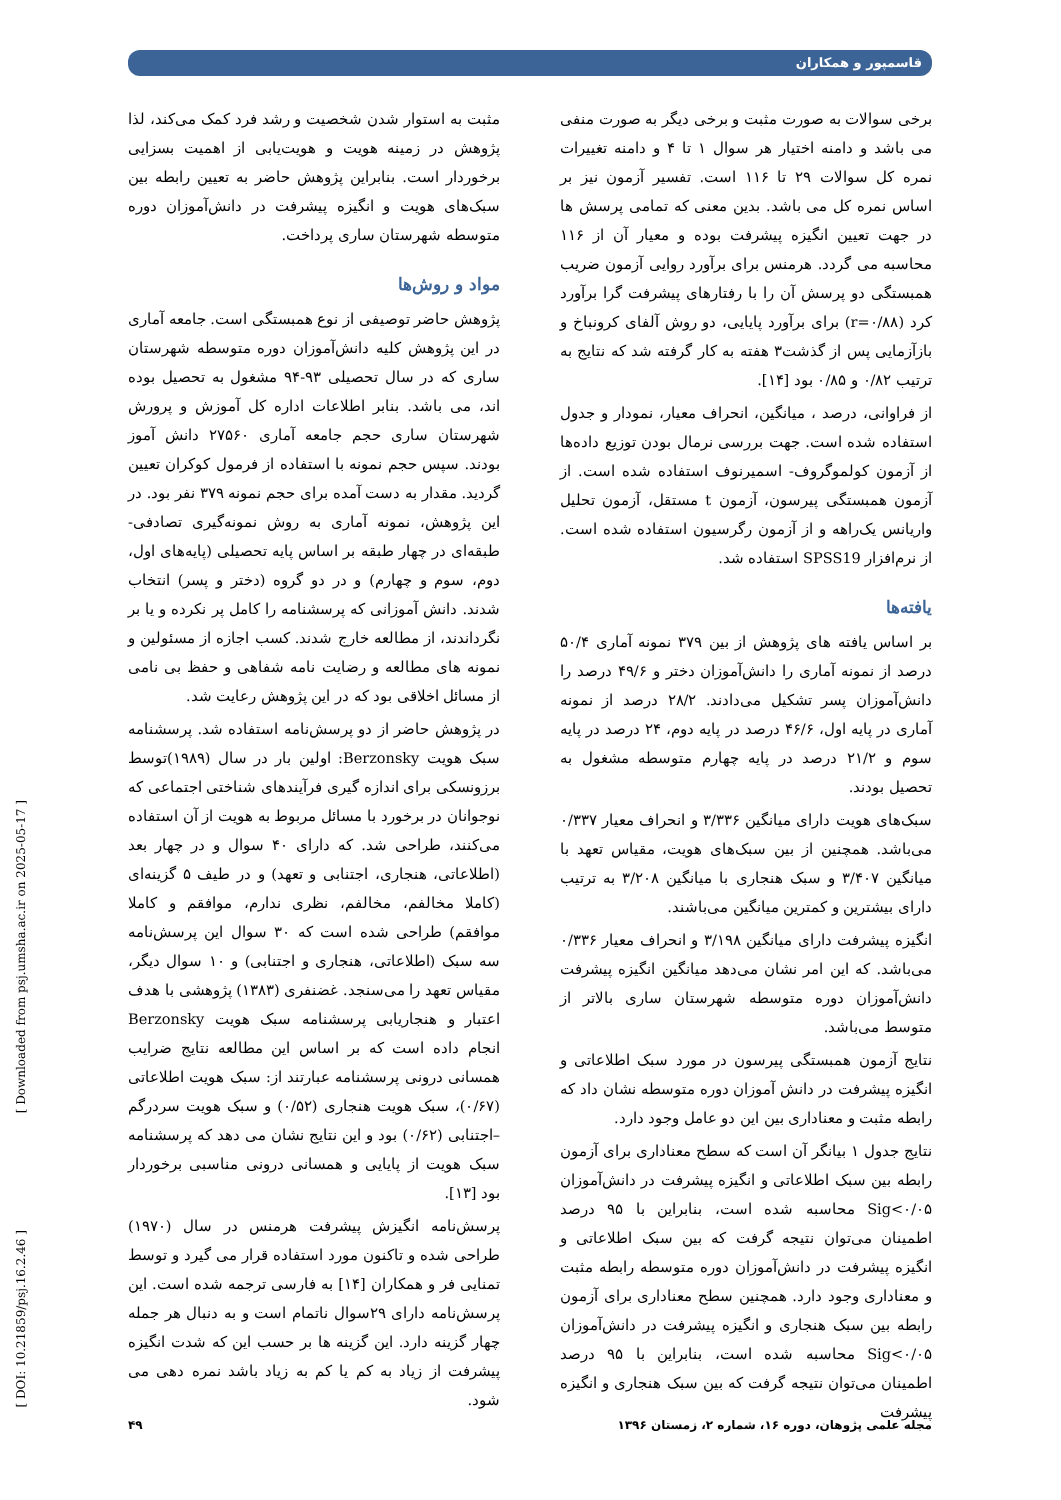قاسمپور و همکاران
مثبت به استوار شدن شخصیت و رشد فرد کمک می‌کند، لذا پژوهش در زمینه هویت و هویت‌یابی از اهمیت بسزایی برخوردار است. بنابراین پژوهش حاضر به تعیین رابطه بین سبک‌های هویت و انگیزه پیشرفت در دانش‌آموزان دوره متوسطه شهرستان ساری پرداخت.
مواد و روش‌ها
پژوهش حاضر توصیفی از نوع همبستگی است. جامعه آماری در این پژوهش کلیه دانش‌آموزان دوره متوسطه شهرستان ساری که در سال تحصیلی ۹۳-۹۴ مشغول به تحصیل بوده اند، می باشد. بنابر اطلاعات اداره کل آموزش و پرورش شهرستان ساری حجم جامعه آماری ۲۷۵۶۰ دانش آموز بودند. سپس حجم نمونه با استفاده از فرمول کوکران تعیین گردید. مقدار به دست آمده برای حجم نمونه ۳۷۹ نفر بود. در این پژوهش، نمونه آماری به روش نمونه‌گیری تصادفی-طبقه‌ای در چهار طبقه بر اساس پایه تحصیلی (پایه‌های اول، دوم، سوم و چهارم) و در دو گروه (دختر و پسر) انتخاب شدند. دانش آموزانی که پرسشنامه را کامل پر نکرده و یا بر نگرداندند، از مطالعه خارج شدند. کسب اجازه از مسئولین و نمونه های مطالعه و رضایت نامه شفاهی و حفظ بی نامی از مسائل اخلاقی بود که در این پژوهش رعایت شد.
در پژوهش حاضر از دو پرسش‌نامه استفاده شد. پرسشنامه سبک هویت Berzonsky: اولین بار در سال (۱۹۸۹)توسط برزونسکی برای اندازه گیری فرآیندهای شناختی اجتماعی که نوجوانان در برخورد با مسائل مربوط به هویت از آن استفاده می‌کنند، طراحی شد. که دارای ۴۰ سوال و در چهار بعد (اطلاعاتی، هنجاری، اجتنابی و تعهد) و در طیف ۵ گزینه‌ای (کاملا مخالفم، مخالفم، نظری ندارم، موافقم و کاملا موافقم) طراحی شده است که ۳۰ سوال این پرسش‌نامه سه سبک (اطلاعاتی، هنجاری و اجتنابی) و ۱۰ سوال دیگر، مقیاس تعهد را می‌سنجد. غضنفری (۱۳۸۳) پژوهشی با هدف اعتبار و هنجاریابی پرسشنامه سبک هویت Berzonsky انجام داده است که بر اساس این مطالعه نتایج ضرایب همسانی درونی پرسشنامه عبارتند از: سبک هویت اطلاعاتی (۰/۶۷)، سبک هویت هنجاری (۰/۵۲) و سبک هویت سردرگم –اجتنابی (۰/۶۲) بود و این نتایج نشان می دهد که پرسشنامه سبک هویت از پایایی و همسانی درونی مناسبی برخوردار بود [۱۳].
پرسش‌نامه انگیزش پیشرفت هرمنس در سال (۱۹۷۰) طراحی شده و تاکنون مورد استفاده قرار می گیرد و توسط تمنایی فر و همکاران [۱۴] به فارسی ترجمه شده است. این پرسش‌نامه دارای ۲۹سوال ناتمام است و به دنبال هر جمله چهار گزینه دارد. این گزینه ها بر حسب این که شدت انگیزه پیشرفت از زیاد به کم یا کم به زیاد باشد نمره دهی می شود.
برخی سوالات به صورت مثبت و برخی دیگر به صورت منفی می باشد و دامنه اختیار هر سوال ۱ تا ۴ و دامنه تغییرات نمره کل سوالات ۲۹ تا ۱۱۶ است. تفسیر آزمون نیز بر اساس نمره کل می باشد. بدین معنی که تمامی پرسش ها در جهت تعیین انگیزه پیشرفت بوده و معیار آن از ۱۱۶ محاسبه می گردد. هرمنس برای برآورد روایی آزمون ضریب همبستگی دو پرسش آن را با رفتارهای پیشرفت گرا برآورد کرد (r=۰/۸۸) برای برآورد پایایی، دو روش آلفای کرونباخ و بازآزمایی پس از گذشت۳ هفته به کار گرفته شد که نتایج به ترتیب ۰/۸۲ و ۰/۸۵ بود [۱۴].
از فراوانی، درصد ، میانگین، انحراف معیار، نمودار و جدول استفاده شده است. جهت بررسی نرمال بودن توزیع داده‌ها از آزمون کولموگروف- اسمیرنوف استفاده شده است. از آزمون همبستگی پیرسون، آزمون t مستقل، آزمون تحلیل واریانس یک‌راهه و از آزمون رگرسیون استفاده شده است. از نرم‌افزار SPSS19 استفاده شد.
یافته‌ها
بر اساس یافته های پژوهش از بین ۳۷۹ نمونه آماری ۵۰/۴ درصد از نمونه آماری را دانش‌آموزان دختر و ۴۹/۶ درصد را دانش‌آموزان پسر تشکیل می‌دادند. ۲۸/۲ درصد از نمونه آماری در پایه اول، ۴۶/۶ درصد در پایه دوم، ۲۴ درصد در پایه سوم و ۲۱/۲ درصد در پایه چهارم متوسطه مشغول به تحصیل بودند.
سبک‌های هویت دارای میانگین ۳/۳۳۶ و انحراف معیار ۰/۳۳۷ می‌باشد. همچنین از بین سبک‌های هویت، مقیاس تعهد با میانگین ۳/۴۰۷ و سبک هنجاری با میانگین ۳/۲۰۸ به ترتیب دارای بیشترین و کمترین میانگین می‌باشند.
انگیزه پیشرفت دارای میانگین ۳/۱۹۸ و انحراف معیار ۰/۳۳۶ می‌باشد. که این امر نشان می‌دهد میانگین انگیزه پیشرفت دانش‌آموزان دوره متوسطه شهرستان ساری بالاتر از متوسط می‌باشد.
نتایج آزمون همبستگی پیرسون در مورد سبک اطلاعاتی و انگیزه پیشرفت در دانش آموزان دوره متوسطه نشان داد که رابطه مثبت و معناداری بین این دو عامل وجود دارد.
نتایج جدول ۱ بیانگر آن است که سطح معناداری برای آزمون رابطه بین سبک اطلاعاتی و انگیزه پیشرفت در دانش‌آموزان Sig<۰/۰۵ محاسبه شده است، بنابراین با ۹۵ درصد اطمینان می‌توان نتیجه گرفت که بین سبک اطلاعاتی و انگیزه پیشرفت در دانش‌آموزان دوره متوسطه رابطه مثبت و معناداری وجود دارد. همچنین سطح معناداری برای آزمون رابطه بین سبک هنجاری و انگیزه پیشرفت در دانش‌آموزان Sig<۰/۰۵ محاسبه شده است، بنابراین با ۹۵ درصد اطمینان می‌توان نتیجه گرفت که بین سبک هنجاری و انگیزه پیشرفت
[ Downloaded from psj.umsha.ac.ir on 2025-05-17 ]
[ DOI: 10.21859/psj.16.2.46 ]
مجله علمی پژوهان، دوره ۱۶، شماره ۲، زمستان ۱۳۹۶ ۴۹